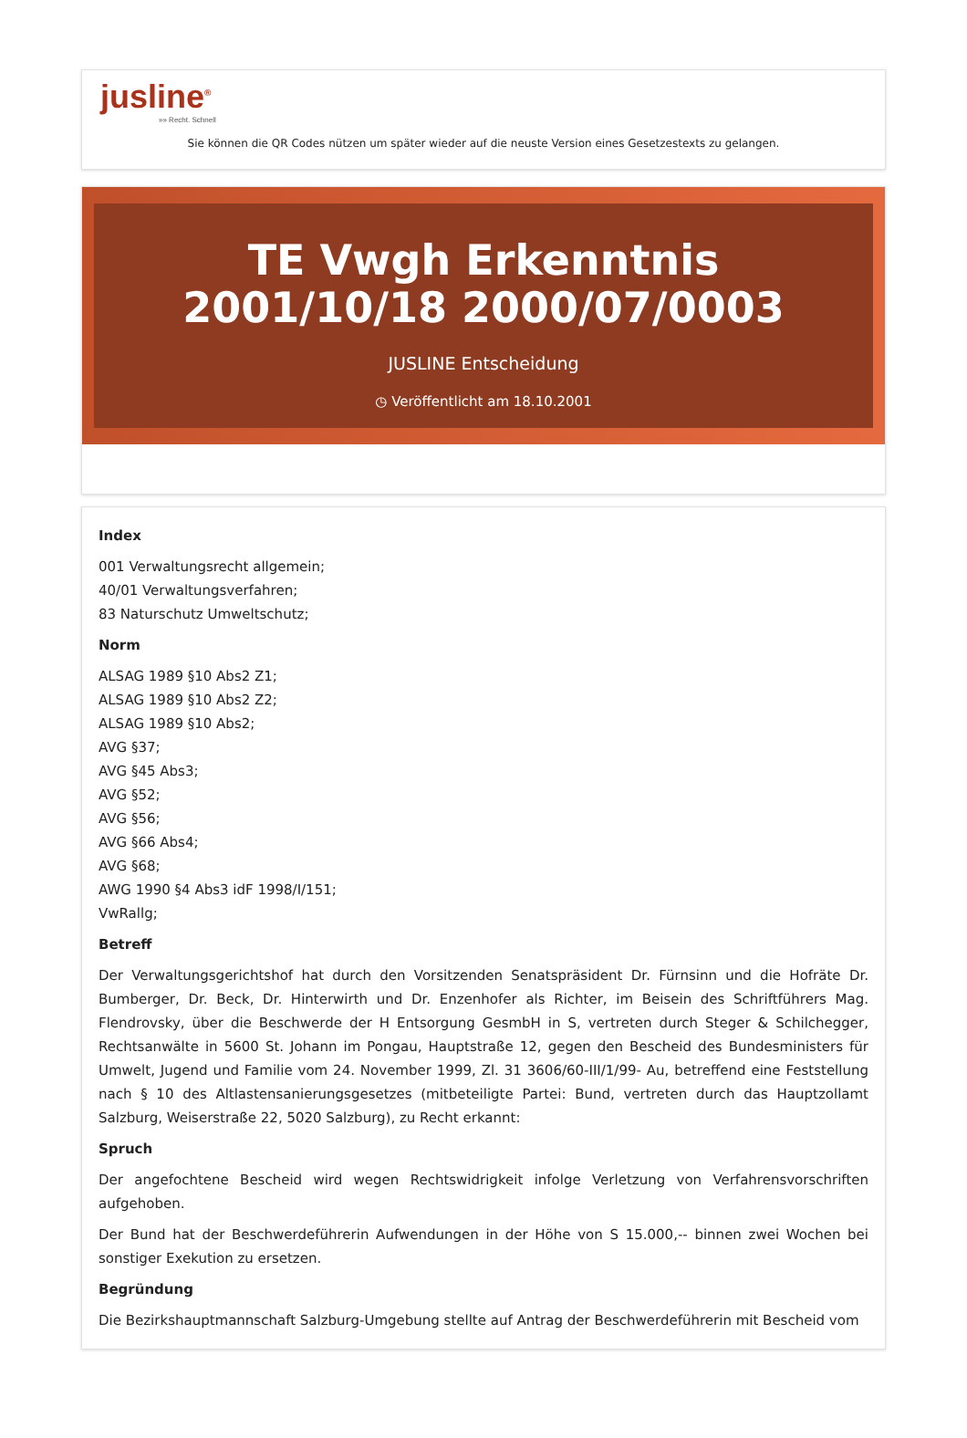jusline<sup>®</sup>
»» Recht. Schnell
Sie können die QR Codes nützen um später wieder auf die neuste Version eines Gesetzestexts zu gelangen.
TE Vwgh Erkenntnis 2001/10/18 2000/07/0003
JUSLINE Entscheidung
◷ Veröffentlicht am 18.10.2001
Index
001 Verwaltungsrecht allgemein;
40/01 Verwaltungsverfahren;
83 Naturschutz Umweltschutz;
Norm
ALSAG 1989 §10 Abs2 Z1;
ALSAG 1989 §10 Abs2 Z2;
ALSAG 1989 §10 Abs2;
AVG §37;
AVG §45 Abs3;
AVG §52;
AVG §56;
AVG §66 Abs4;
AVG §68;
AWG 1990 §4 Abs3 idF 1998/I/151;
VwRallg;
Betreff
Der Verwaltungsgerichtshof hat durch den Vorsitzenden Senatspräsident Dr. Fürnsinn und die Hofräte Dr. Bumberger, Dr. Beck, Dr. Hinterwirth und Dr. Enzenhofer als Richter, im Beisein des Schriftführers Mag. Flendrovsky, über die Beschwerde der H Entsorgung GesmbH in S, vertreten durch Steger & Schilchegger, Rechtsanwälte in 5600 St. Johann im Pongau, Hauptstraße 12, gegen den Bescheid des Bundesministers für Umwelt, Jugend und Familie vom 24. November 1999, Zl. 31 3606/60-III/1/99- Au, betreffend eine Feststellung nach § 10 des Altlastensanierungsgesetzes (mitbeteiligte Partei: Bund, vertreten durch das Hauptzollamt Salzburg, Weiserstraße 22, 5020 Salzburg), zu Recht erkannt:
Spruch
Der angefochtene Bescheid wird wegen Rechtswidrigkeit infolge Verletzung von Verfahrensvorschriften aufgehoben.
Der Bund hat der Beschwerdeführerin Aufwendungen in der Höhe von S 15.000,-- binnen zwei Wochen bei sonstiger Exekution zu ersetzen.
Begründung
Die Bezirkshauptmannschaft Salzburg-Umgebung stellte auf Antrag der Beschwerdeführerin mit Bescheid vom